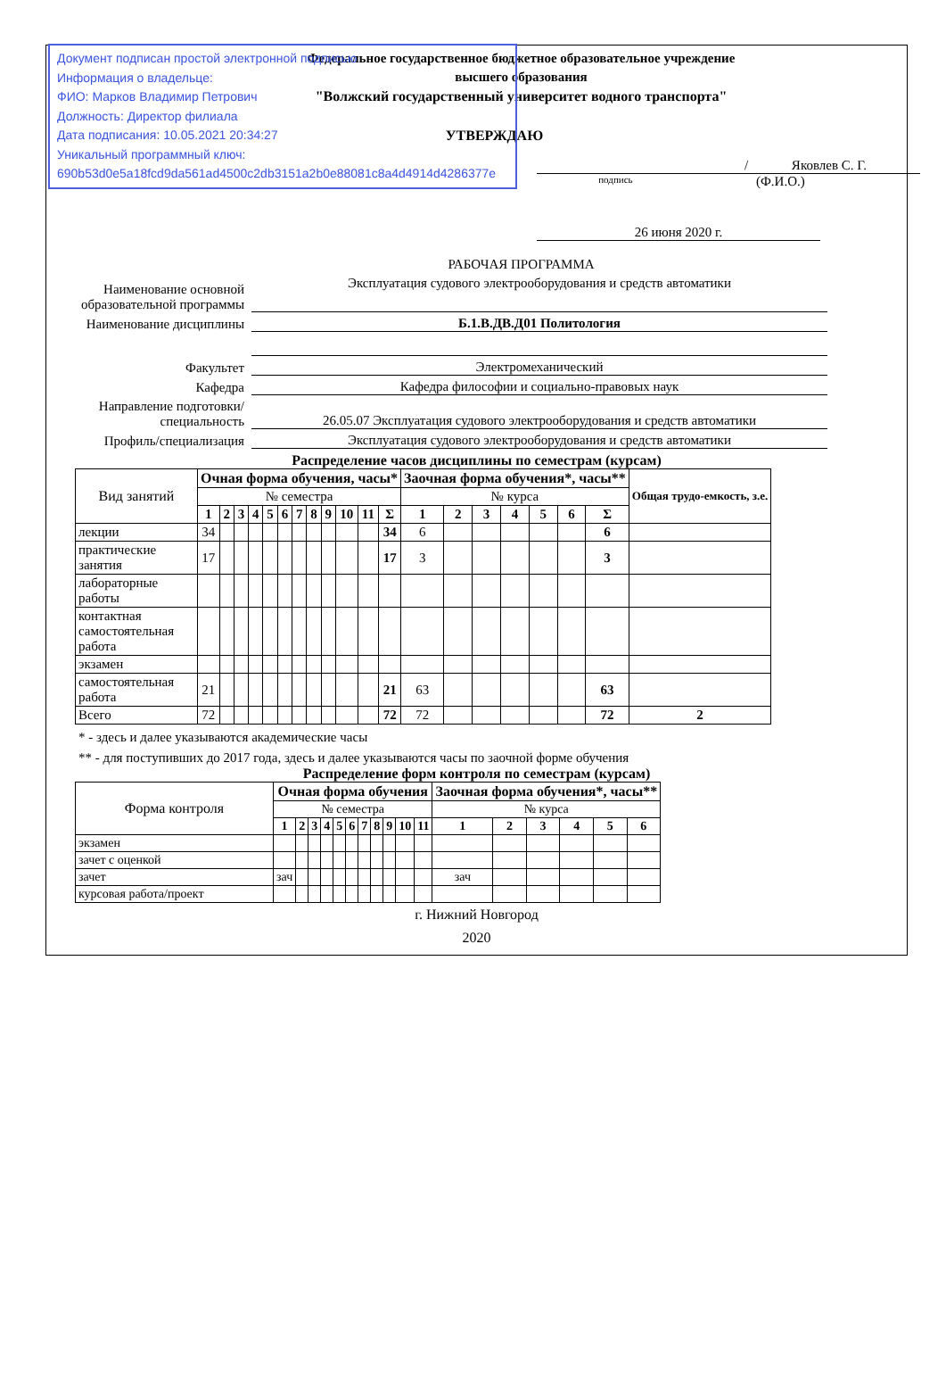Документ подписан простой электронной подписью
Информация о владельце:
ФИО: Марков Владимир Петрович
Должность: Директор филиала
Дата подписания: 10.05.2021 20:34:27
Уникальный программный ключ:
690b53d0e5a18fcd9da561ad4500c2db3151a2b0e88081c8a4d4914d4286377e
Федеральное государственное бюджетное образовательное учреждение
высшего образования
"Волжский государственный университет водного транспорта"
УТВЕРЖДАЮ
/ Яковлев С. Г.
подпись (Ф.И.О.)
26 июня 2020 г.
РАБОЧАЯ ПРОГРАММА
Наименование основной образовательной программы
Эксплуатация судового электрооборудования и средств автоматики
Наименование дисциплины
Б.1.В.ДВ.Д01 Политология
Факультет
Электромеханический
Кафедра
Кафедра философии и социально-правовых наук
Направление подготовки/ специальность
26.05.07 Эксплуатация судового электрооборудования и средств автоматики
Профиль/специализация
Эксплуатация судового электрооборудования и средств автоматики
Распределение часов дисциплины по семестрам (курсам)
| Вид занятий | Очная форма обучения, часы* | | | | | | | | | | | | Заочная форма обучения*, часы** | | | | | | | Общая трудо-емкость, з.е. |
| | № семестра | | | | | | | | | | | | № курса | | | | | | | |
| | 1 | 2 | 3 | 4 | 5 | 6 | 7 | 8 | 9 | 10 | 11 | Σ | 1 | 2 | 3 | 4 | 5 | 6 | Σ | |
| лекции | 34 | | | | | | | | | | | 34 | 6 | | | | | | 6 | |
| практические занятия | 17 | | | | | | | | | | | 17 | 3 | | | | | | 3 | |
| лабораторные работы | | | | | | | | | | | | | | | | | | | | |
| контактная самостоятельная работа | | | | | | | | | | | | | | | | | | | | |
| экзамен | | | | | | | | | | | | | | | | | | | | |
| самостоятельная работа | 21 | | | | | | | | | | | 21 | 63 | | | | | | 63 | |
| Всего | 72 | | | | | | | | | | | 72 | 72 | | | | | | 72 | 2 |
* - здесь и далее указываются академические часы
** - для поступивших до 2017 года, здесь и далее указываются часы по заочной форме обучения
Распределение форм контроля по семестрам (курсам)
| Форма контроля | Очная форма обучения | | | | | | | | | | | Заочная форма обучения*, часы** | | | | | |
| | № семестра | | | | | | | | | | | № курса | | | | | |
| | 1 | 2 | 3 | 4 | 5 | 6 | 7 | 8 | 9 | 10 | 11 | 1 | 2 | 3 | 4 | 5 | 6 |
| экзамен | | | | | | | | | | | | | | | | | |
| зачет с оценкой | | | | | | | | | | | | | | | | | |
| зачет | зач | | | | | | | | | | | зач | | | | | |
| курсовая работа/проект | | | | | | | | | | | | | | | | | |
г. Нижний Новгород
2020